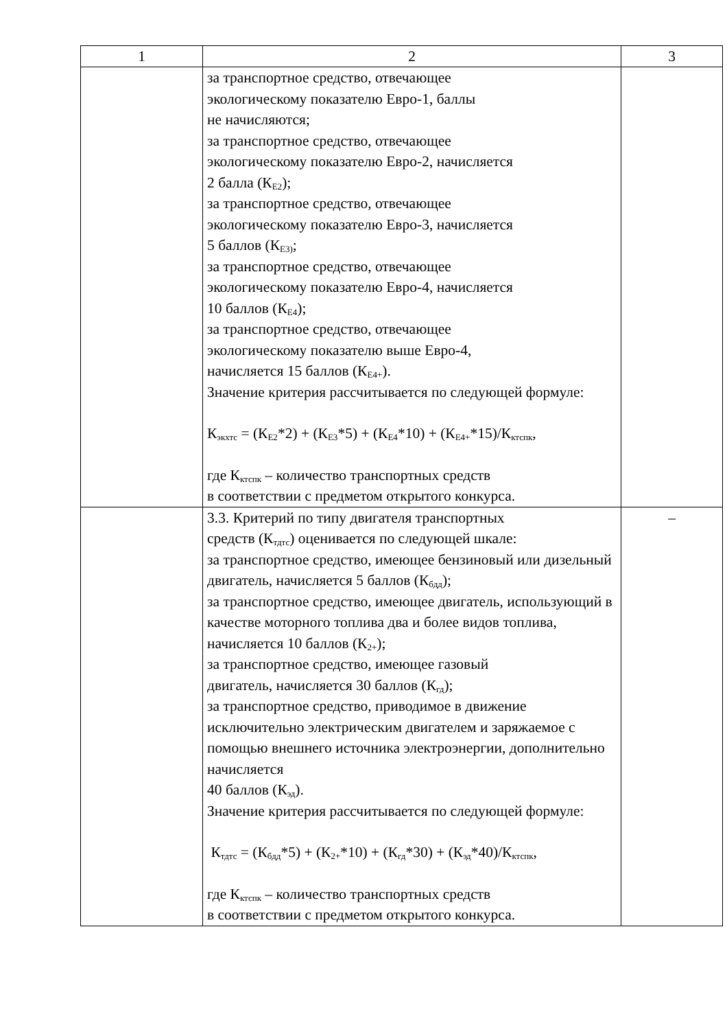| 1 | 2 | 3 |
| --- | --- | --- |
| | за транспортное средство, отвечающее экологическому показателю Евро-1, баллы не начисляются; за транспортное средство, отвечающее экологическому показателю Евро-2, начисляется 2 балла (К<sub>Е2</sub>); за транспортное средство, отвечающее экологическому показателю Евро-3, начисляется 5 баллов (К<sub>Е3)</sub>; за транспортное средство, отвечающее экологическому показателю Евро-4, начисляется 10 баллов (К<sub>Е4</sub>); за транспортное средство, отвечающее экологическому показателю выше Евро-4, начисляется 15 баллов (К<sub>Е4+</sub>). Значение критерия рассчитывается по следующей формуле: К<sub>экхтс</sub> = (К<sub>Е2</sub>*2) + (К<sub>Е3</sub>*5) + (К<sub>Е4</sub>*10) + (К<sub>Е4+</sub>*15)/К<sub>ктспк</sub>, где К<sub>ктспк</sub> – количество транспортных средств в соответствии с предметом открытого конкурса. | |
| | 3.3. Критерий по типу двигателя транспортных средств (К<sub>тдтс</sub>) оценивается по следующей шкале: за транспортное средство, имеющее бензиновый или дизельный двигатель, начисляется 5 баллов (К<sub>бдд</sub>); за транспортное средство, имеющее двигатель, использующий в качестве моторного топлива два и более видов топлива, начисляется 10 баллов (К<sub>2+</sub>); за транспортное средство, имеющее газовый двигатель, начисляется 30 баллов (К<sub>гд</sub>); за транспортное средство, приводимое в движение исключительно электрическим двигателем и заряжаемое с помощью внешнего источника электроэнергии, дополнительно начисляется 40 баллов (К<sub>эд</sub>). Значение критерия рассчитывается по следующей формуле: К<sub>тдтс</sub> = (К<sub>бдд</sub>*5) + (К<sub>2+</sub>*10) + (К<sub>гд</sub>*30) + (К<sub>эд</sub>*40)/К<sub>ктспк</sub>, где К<sub>ктспк</sub> – количество транспортных средств в соответствии с предметом открытого конкурса. | – |